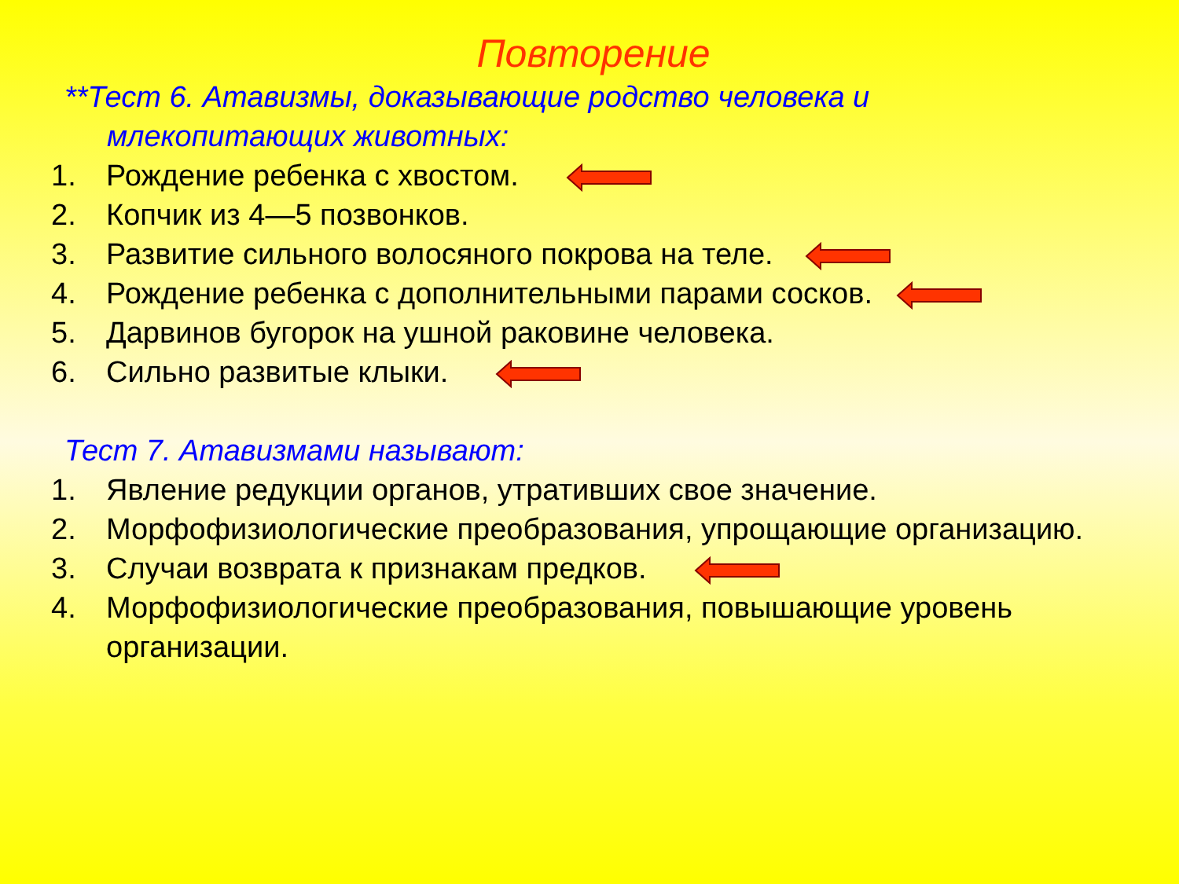Повторение
**Тест 6. Атавизмы, доказывающие родство человека и млекопитающих животных:
1. Рождение ребенка с хвостом.
2. Копчик из 4—5 позвонков.
3. Развитие сильного волосяного покрова на теле.
4. Рождение ребенка с дополнительными парами сосков.
5. Дарвинов бугорок на ушной раковине человека.
6. Сильно развитые клыки.
Тест 7. Атавизмами называют:
1. Явление редукции органов, утративших свое значение.
2. Морфофизиологические преобразования, упрощающие организацию.
3. Случаи возврата к признакам предков.
4. Морфофизиологические преобразования, повышающие уровень организации.